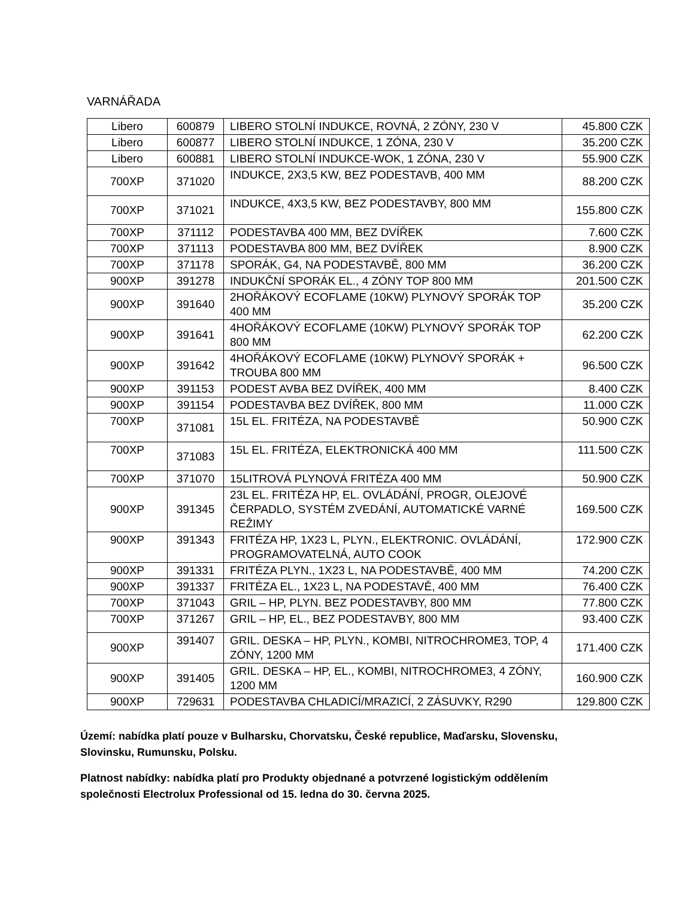VARNÁŘADA
| Libero | 600879 | LIBERO STOLNÍ INDUKCE, ROVNÁ, 2 ZÓNY, 230 V | 45.800 CZK |
| Libero | 600877 | LIBERO STOLNÍ INDUKCE, 1 ZÓNA, 230 V | 35.200 CZK |
| Libero | 600881 | LIBERO STOLNÍ INDUKCE-WOK, 1 ZÓNA, 230 V | 55.900 CZK |
| 700XP | 371020 | INDUKCE, 2X3,5 KW, BEZ PODESTAVB, 400 MM | 88.200 CZK |
| 700XP | 371021 | INDUKCE, 4X3,5 KW, BEZ PODESTAVBY, 800 MM | 155.800 CZK |
| 700XP | 371112 | PODESTAVBA 400 MM, BEZ DVÍŘEK | 7.600 CZK |
| 700XP | 371113 | PODESTAVBA 800 MM, BEZ DVÍŘEK | 8.900 CZK |
| 700XP | 371178 | SPORÁK, G4, NA PODESTAVBĚ, 800 MM | 36.200 CZK |
| 900XP | 391278 | INDUKČNÍ SPORÁK EL., 4 ZÓNY TOP 800 MM | 201.500 CZK |
| 900XP | 391640 | 2HOŘÁKOVÝ ECOFLAME (10KW) PLYNOVÝ SPORÁK TOP 400 MM | 35.200 CZK |
| 900XP | 391641 | 4HOŘÁKOVÝ ECOFLAME (10KW) PLYNOVÝ SPORÁK TOP 800 MM | 62.200 CZK |
| 900XP | 391642 | 4HOŘÁKOVÝ ECOFLAME (10KW) PLYNOVÝ SPORÁK + TROUBA 800 MM | 96.500 CZK |
| 900XP | 391153 | PODEST AVBA BEZ DVÍŘEK, 400 MM | 8.400 CZK |
| 900XP | 391154 | PODESTAVBA BEZ DVÍŘEK, 800 MM | 11.000 CZK |
| 700XP | 371081 | 15L EL. FRITÉZA, NA PODESTAVBĚ | 50.900 CZK |
| 700XP | 371083 | 15L EL. FRITÉZA, ELEKTRONICKÁ 400 MM | 111.500 CZK |
| 700XP | 371070 | 15LITROVÁ PLYNOVÁ FRITÉZA 400 MM | 50.900 CZK |
| 900XP | 391345 | 23L EL. FRITÉZA HP, EL. OVLÁDÁNÍ, PROGR, OLEJOVÉ ČERPADLO, SYSTÉM ZVEDÁNÍ, AUTOMATICKÉ VARNÉ REŽIMY | 169.500 CZK |
| 900XP | 391343 | FRITÉZA HP, 1X23 L, PLYN., ELEKTRONIC. OVLÁDÁNÍ, PROGRAMOVATELNÁ, AUTO COOK | 172.900 CZK |
| 900XP | 391331 | FRITÉZA PLYN., 1X23 L, NA PODESTAVBĚ, 400 MM | 74.200 CZK |
| 900XP | 391337 | FRITÉZA EL., 1X23 L, NA PODESTAVĚ, 400 MM | 76.400 CZK |
| 700XP | 371043 | GRIL – HP, PLYN. BEZ PODESTAVBY, 800 MM | 77.800 CZK |
| 700XP | 371267 | GRIL – HP, EL., BEZ PODESTAVBY, 800 MM | 93.400 CZK |
| 900XP | 391407 | GRIL. DESKA – HP, PLYN., KOMBI, NITROCHROME3, TOP, 4 ZÓNY, 1200 MM | 171.400 CZK |
| 900XP | 391405 | GRIL. DESKA – HP, EL., KOMBI, NITROCHROME3, 4 ZÓNY, 1200 MM | 160.900 CZK |
| 900XP | 729631 | PODESTAVBA CHLADICÍ/MRAZICÍ, 2 ZÁSUVKY, R290 | 129.800 CZK |
Území: nabídka platí pouze v Bulharsku, Chorvatsku, České republice, Maďarsku, Slovensku, Slovinsku, Rumunsku, Polsku.
Platnost nabídky: nabídka platí pro Produkty objednané a potvrzené logistickým oddělením společnosti Electrolux Professional od 15. ledna do 30. června 2025.